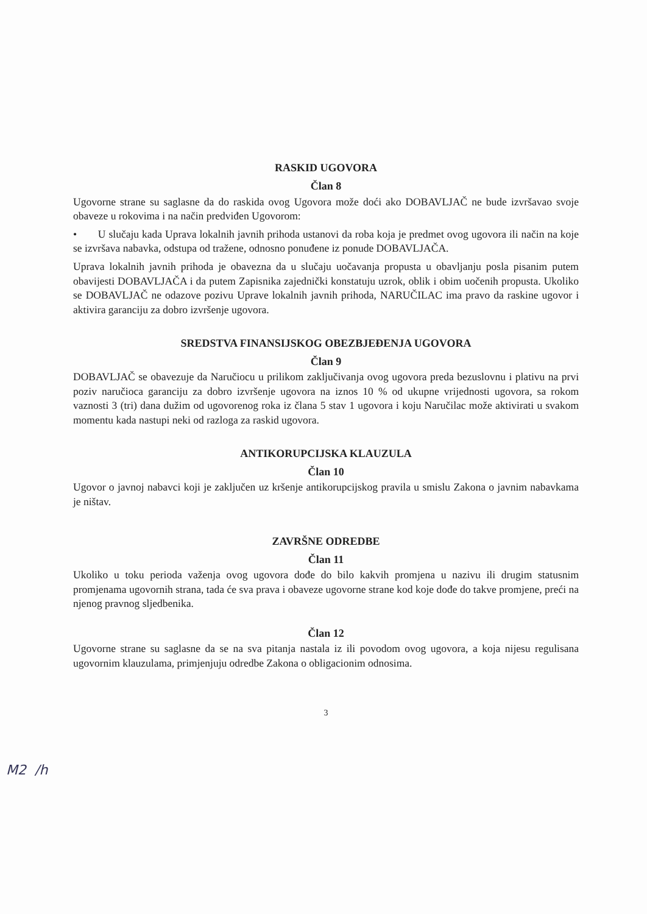RASKID UGOVORA
Član 8
Ugovorne strane su saglasne da do raskida ovog Ugovora može doći ako DOBAVLJAČ ne bude izvršavao svoje obaveze u rokovima i na način predviđen Ugovorom:
• U slučaju kada Uprava lokalnih javnih prihoda ustanovi da roba koja je predmet ovog ugovora ili način na koje se izvršava nabavka, odstupa od tražene, odnosno ponuđene iz ponude DOBAVLJAČA.
Uprava lokalnih javnih prihoda je obavezna da u slučaju uočavanja propusta u obavljanju posla pisanim putem obavijesti DOBAVLJAČA i da putem Zapisnika zajednički konstatuju uzrok, oblik i obim uočenih propusta. Ukoliko se DOBAVLJAČ ne odazove pozivu Uprave lokalnih javnih prihoda, NARUČILAC ima pravo da raskine ugovor i aktivira garanciju za dobro izvršenje ugovora.
SREDSTVA FINANSIJSKOG OBEZBJEĐENJA UGOVORA
Član 9
DOBAVLJAČ se obavezuje da Naručiocu u prilikom zaključivanja ovog ugovora preda bezuslovnu i plativu na prvi poziv naručioca garanciju za dobro izvršenje ugovora na iznos 10 % od ukupne vrijednosti ugovora, sa rokom vaznosti 3 (tri) dana dužim od ugovorenog roka iz člana 5 stav 1 ugovora i koju Naručilac može aktivirati u svakom momentu kada nastupi neki od razloga za raskid ugovora.
ANTIKORUPCIJSKA KLAUZULA
Član 10
Ugovor o javnoj nabavci koji je zaključen uz kršenje antikorupcijskog pravila u smislu Zakona o javnim nabavkama je ništav.
ZAVRŠNE ODREDBE
Član 11
Ukoliko u toku perioda važenja ovog ugovora dođe do bilo kakvih promjena u nazivu ili drugim statusnim promjenama ugovornih strana, tada će sva prava i obaveze ugovorne strane kod koje dođe do takve promjene, preći na njenog pravnog sljedbenika.
Član 12
Ugovorne strane su saglasne da se na sva pitanja nastala iz ili povodom ovog ugovora, a koja nijesu regulisana ugovornim klauzulama, primjenjuju odredbe Zakona o obligacionim odnosima.
3
M2 /h